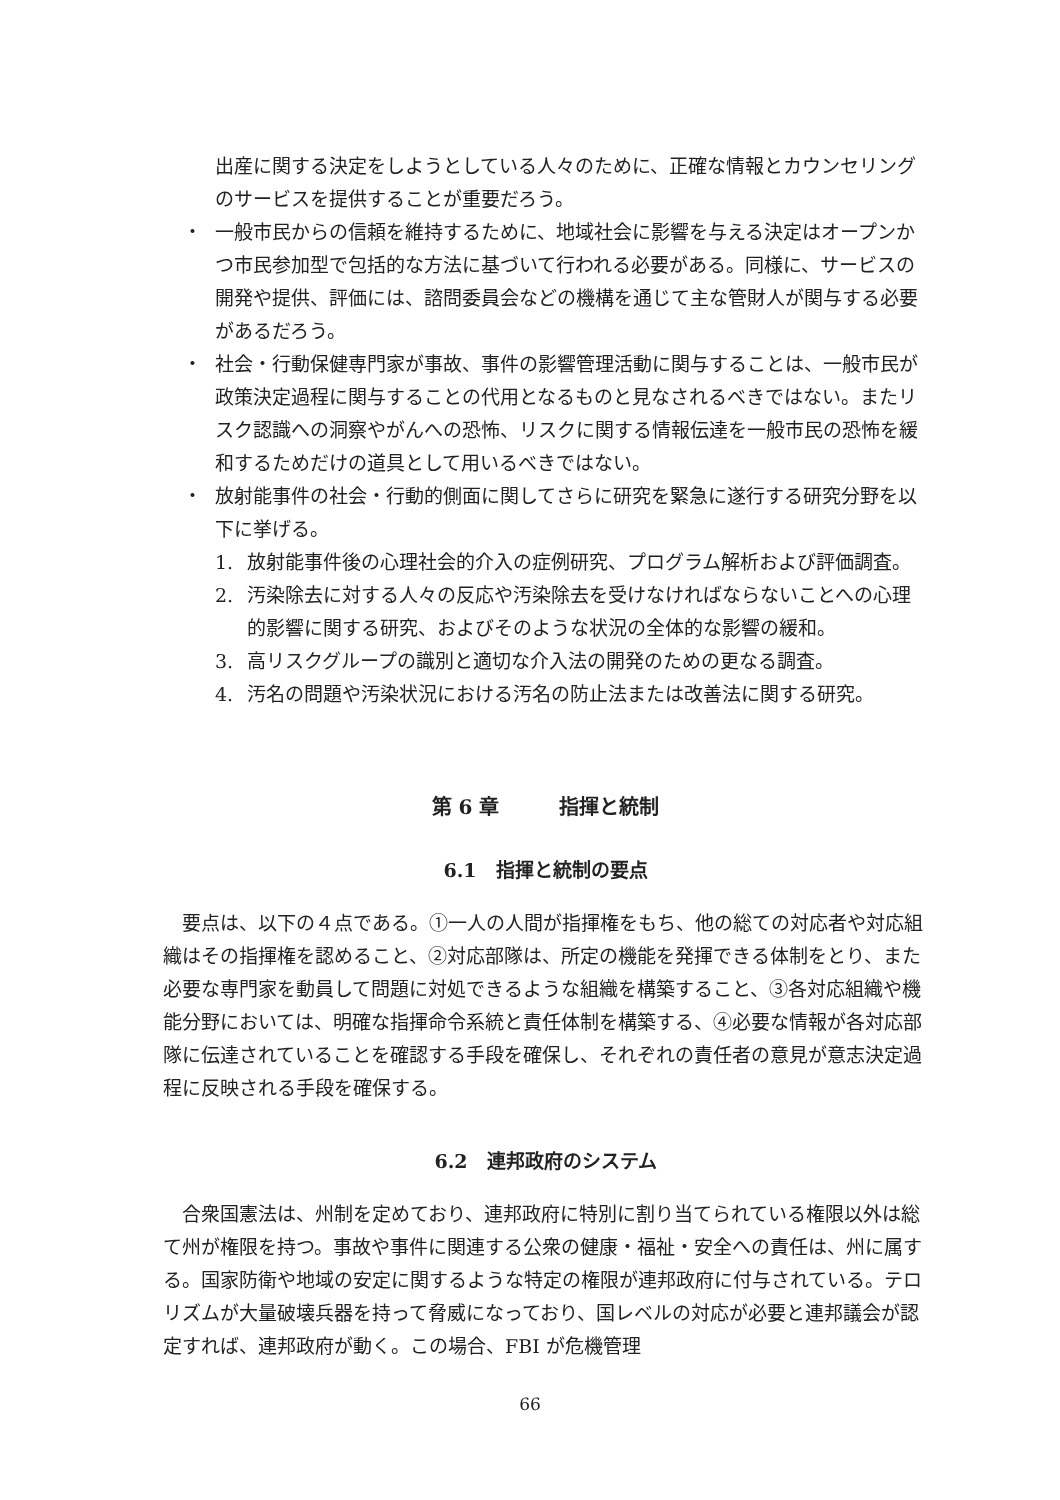出産に関する決定をしようとしている人々のために、正確な情報とカウンセリングのサービスを提供することが重要だろう。
・ 一般市民からの信頼を維持するために、地域社会に影響を与える決定はオープンかつ市民参加型で包括的な方法に基づいて行われる必要がある。同様に、サービスの開発や提供、評価には、諮問委員会などの機構を通じて主な管財人が関与する必要があるだろう。
・ 社会・行動保健専門家が事故、事件の影響管理活動に関与することは、一般市民が政策決定過程に関与することの代用となるものと見なされるべきではない。またリスク認識への洞察やがんへの恐怖、リスクに関する情報伝達を一般市民の恐怖を緩和するためだけの道具として用いるべきではない。
・ 放射能事件の社会・行動的側面に関してさらに研究を緊急に遂行する研究分野を以下に挙げる。
1. 放射能事件後の心理社会的介入の症例研究、プログラム解析および評価調査。
2. 汚染除去に対する人々の反応や汚染除去を受けなければならないことへの心理的影響に関する研究、およびそのような状況の全体的な影響の緩和。
3. 高リスクグループの識別と適切な介入法の開発のための更なる調査。
4. 汚名の問題や汚染状況における汚名の防止法または改善法に関する研究。
第 6 章　　　指揮と統制
6.1　指揮と統制の要点
要点は、以下の４点である。①一人の人間が指揮権をもち、他の総ての対応者や対応組織はその指揮権を認めること、②対応部隊は、所定の機能を発揮できる体制をとり、また必要な専門家を動員して問題に対処できるような組織を構築すること、③各対応組織や機能分野においては、明確な指揮命令系統と責任体制を構築する、④必要な情報が各対応部隊に伝達されていることを確認する手段を確保し、それぞれの責任者の意見が意志決定過程に反映される手段を確保する。
6.2　連邦政府のシステム
合衆国憲法は、州制を定めており、連邦政府に特別に割り当てられている権限以外は総て州が権限を持つ。事故や事件に関連する公衆の健康・福祉・安全への責任は、州に属する。国家防衛や地域の安定に関するような特定の権限が連邦政府に付与されている。テロリズムが大量破壊兵器を持って脅威になっており、国レベルの対応が必要と連邦議会が認定すれば、連邦政府が動く。この場合、FBI が危機管理
66